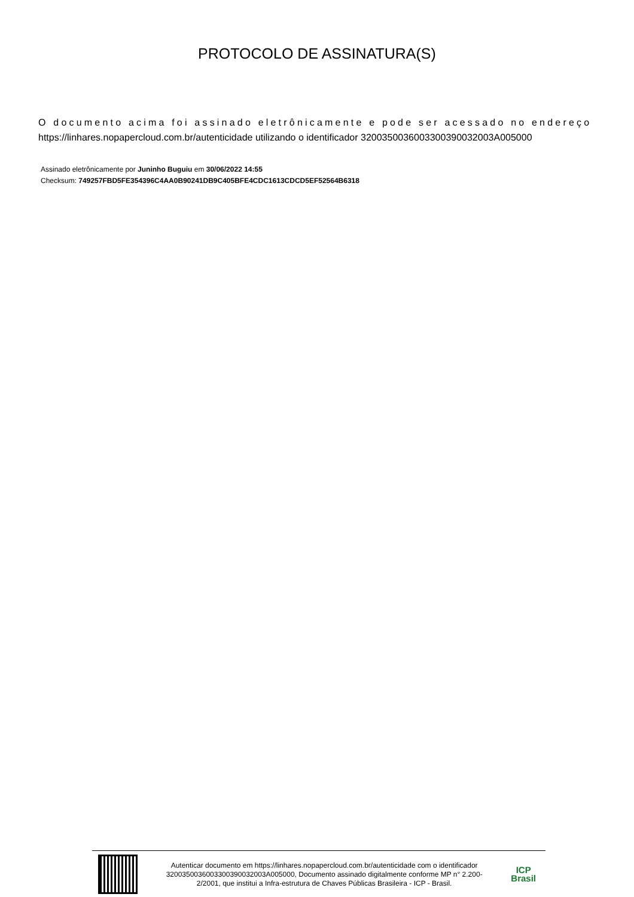PROTOCOLO DE ASSINATURA(S)
O documento acima foi assinado eletrônicamente e pode ser acessado no endereço
https://linhares.nopapercloud.com.br/autenticidade utilizando o identificador 320035003600330039003200​3A005000
Assinado eletrônicamente por Juninho Buguiu em 30/06/2022 14:55
Checksum: 749257FBD5FE354396C4AA0B90241DB9C405BFE4CDC1613CDCD5EF52564B6318
Autenticar documento em https://linhares.nopapercloud.com.br/autenticidade com o identificador 3200350036003300390032003A005000, Documento assinado digitalmente conforme MP n° 2.200-2/2001, que institui a Infra-estrutura de Chaves Públicas Brasileira - ICP - Brasil.
ICP
Brasil